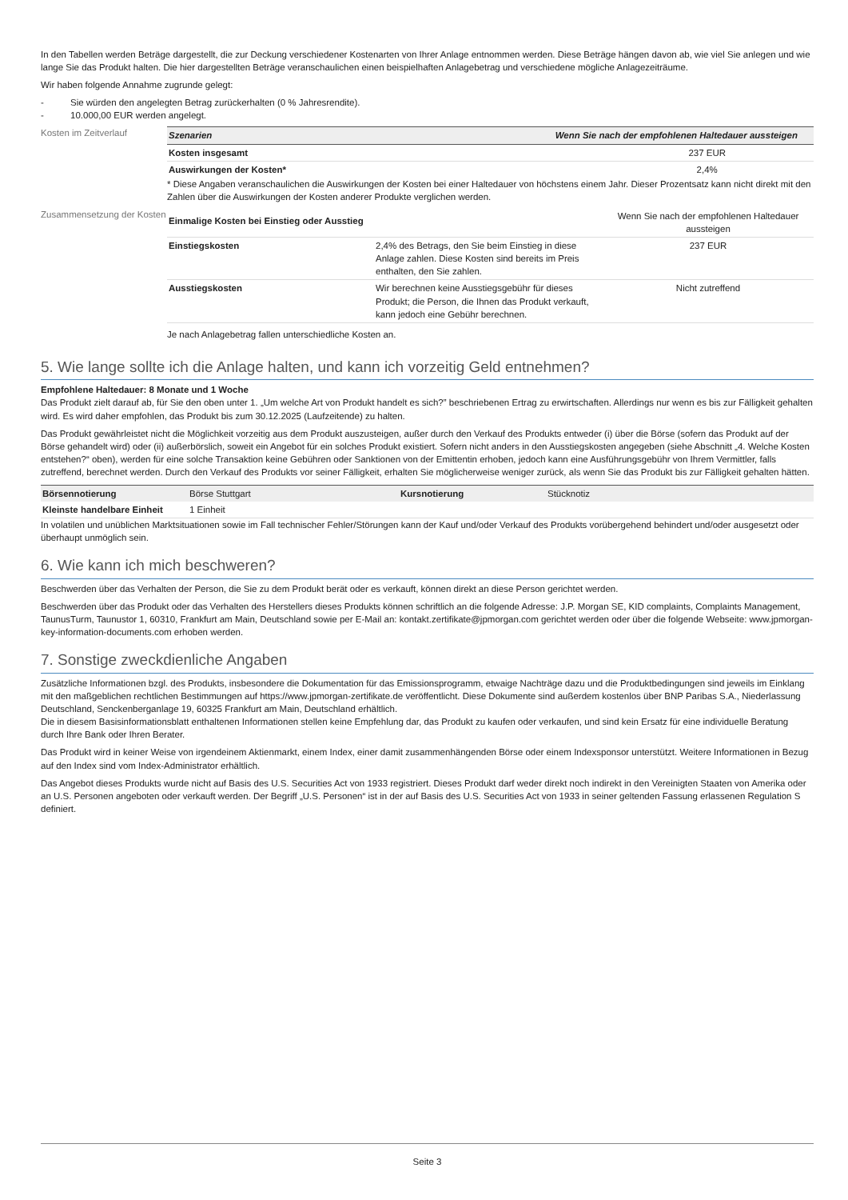In den Tabellen werden Beträge dargestellt, die zur Deckung verschiedener Kostenarten von Ihrer Anlage entnommen werden. Diese Beträge hängen davon ab, wie viel Sie anlegen und wie lange Sie das Produkt halten. Die hier dargestellten Beträge veranschaulichen einen beispielhaften Anlagebetrag und verschiedene mögliche Anlagezeiträume.
Wir haben folgende Annahme zugrunde gelegt:
- Sie würden den angelegten Betrag zurückerhalten (0 % Jahresrendite).
- 10.000,00 EUR werden angelegt.
Kosten im Zeitverlauf
| Szenarien | Wenn Sie nach der empfohlenen Haltedauer aussteigen |
| --- | --- |
| Kosten insgesamt | 237 EUR |
| Auswirkungen der Kosten* | 2,4% |
* Diese Angaben veranschaulichen die Auswirkungen der Kosten bei einer Haltedauer von höchstens einem Jahr. Dieser Prozentsatz kann nicht direkt mit den Zahlen über die Auswirkungen der Kosten anderer Produkte verglichen werden.
Zusammensetzung der Kosten
| Einmalige Kosten bei Einstieg oder Ausstieg | | Wenn Sie nach der empfohlenen Haltedauer aussteigen |
| Einstiegskosten | 2,4% des Betrags, den Sie beim Einstieg in diese Anlage zahlen. Diese Kosten sind bereits im Preis enthalten, den Sie zahlen. | 237 EUR |
| Ausstiegskosten | Wir berechnen keine Ausstiegsgebühr für dieses Produkt; die Person, die Ihnen das Produkt verkauft, kann jedoch eine Gebühr berechnen. | Nicht zutreffend |
Je nach Anlagebetrag fallen unterschiedliche Kosten an.
5. Wie lange sollte ich die Anlage halten, und kann ich vorzeitig Geld entnehmen?
Empfohlene Haltedauer: 8 Monate und 1 Woche
Das Produkt zielt darauf ab, für Sie den oben unter 1. „Um welche Art von Produkt handelt es sich?” beschriebenen Ertrag zu erwirtschaften. Allerdings nur wenn es bis zur Fälligkeit gehalten wird. Es wird daher empfohlen, das Produkt bis zum 30.12.2025 (Laufzeitende) zu halten.
Das Produkt gewährleistet nicht die Möglichkeit vorzeitig aus dem Produkt auszusteigen, außer durch den Verkauf des Produkts entweder (i) über die Börse (sofern das Produkt auf der Börse gehandelt wird) oder (ii) außerbörslich, soweit ein Angebot für ein solches Produkt existiert. Sofern nicht anders in den Ausstiegskosten angegeben (siehe Abschnitt „4. Welche Kosten entstehen?“ oben), werden für eine solche Transaktion keine Gebühren oder Sanktionen von der Emittentin erhoben, jedoch kann eine Ausführungsgebühr von Ihrem Vermittler, falls zutreffend, berechnet werden. Durch den Verkauf des Produkts vor seiner Fälligkeit, erhalten Sie möglicherweise weniger zurück, als wenn Sie das Produkt bis zur Fälligkeit gehalten hätten.
| Börsennotierung | Börse Stuttgart | Kursnotierung | Stücknotiz |
| Kleinste handelbare Einheit | 1 Einheit | | |
In volatilen und unüblichen Marktsituationen sowie im Fall technischer Fehler/Störungen kann der Kauf und/oder Verkauf des Produkts vorübergehend behindert und/oder ausgesetzt oder überhaupt unmöglich sein.
6. Wie kann ich mich beschweren?
Beschwerden über das Verhalten der Person, die Sie zu dem Produkt berät oder es verkauft, können direkt an diese Person gerichtet werden.
Beschwerden über das Produkt oder das Verhalten des Herstellers dieses Produkts können schriftlich an die folgende Adresse: J.P. Morgan SE, KID complaints, Complaints Management, TaunusTurm, Taunustor 1, 60310, Frankfurt am Main, Deutschland sowie per E-Mail an: kontakt.zertifikate@jpmorgan.com gerichtet werden oder über die folgende Webseite: www.jpmorgan-key-information-documents.com erhoben werden.
7. Sonstige zweckdienliche Angaben
Zusätzliche Informationen bzgl. des Produkts, insbesondere die Dokumentation für das Emissionsprogramm, etwaige Nachträge dazu und die Produktbedingungen sind jeweils im Einklang mit den maßgeblichen rechtlichen Bestimmungen auf https://www.jpmorgan-zertifikate.de veröffentlicht. Diese Dokumente sind außerdem kostenlos über BNP Paribas S.A., Niederlassung Deutschland, Senckenberganlage 19, 60325 Frankfurt am Main, Deutschland erhältlich.
Die in diesem Basisinformationsblatt enthaltenen Informationen stellen keine Empfehlung dar, das Produkt zu kaufen oder verkaufen, und sind kein Ersatz für eine individuelle Beratung durch Ihre Bank oder Ihren Berater.
Das Produkt wird in keiner Weise von irgendeinem Aktienmarkt, einem Index, einer damit zusammenhängenden Börse oder einem Indexsponsor unterstützt. Weitere Informationen in Bezug auf den Index sind vom Index-Administrator erhältlich.
Das Angebot dieses Produkts wurde nicht auf Basis des U.S. Securities Act von 1933 registriert. Dieses Produkt darf weder direkt noch indirekt in den Vereinigten Staaten von Amerika oder an U.S. Personen angeboten oder verkauft werden. Der Begriff „U.S. Personen“ ist in der auf Basis des U.S. Securities Act von 1933 in seiner geltenden Fassung erlassenen Regulation S definiert.
Seite 3